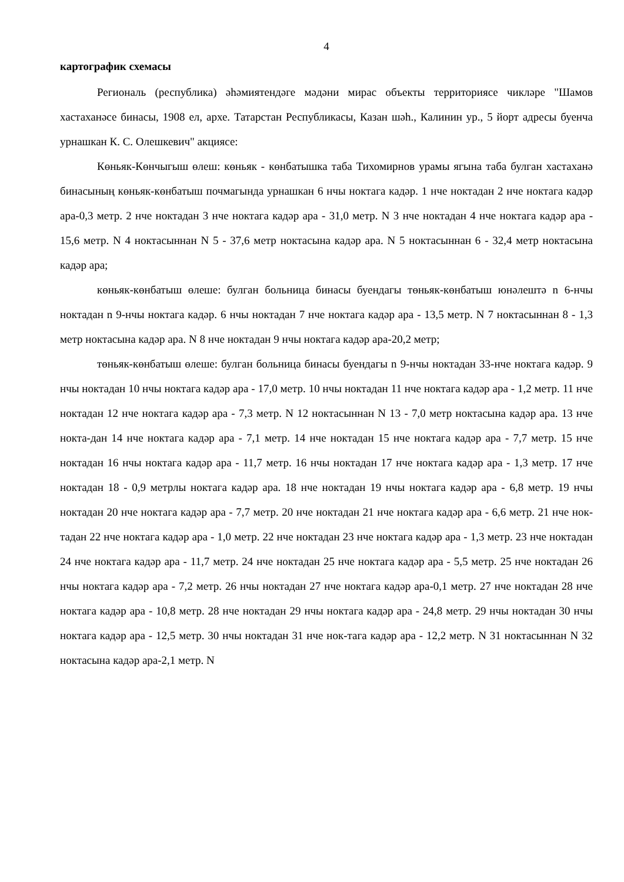4
картографик схемасы
Региональ (республика) әһәмиятендәге мәдәни мирас объекты территориясе чикләре "Шамов хастаханәсе бинасы, 1908 ел, архе. Татарстан Республикасы, Казан шәһ., Калинин ур., 5 йорт адресы буенча урнашкан К. С. Олешкевич" акциясе:
Көньяк-Көнчыгыш өлеш: көньяк - көнбатышка таба Тихомирнов урамы ягына таба булган хастаханә бинасының көньяк-көнбатыш почмагында урнашкан 6 нчы ноктага кадәр. 1 нче ноктадан 2 нче ноктага кадәр ара-0,3 метр. 2 нче ноктадан 3 нче ноктага кадәр ара - 31,0 метр. N 3 нче ноктадан 4 нче ноктага кадәр ара - 15,6 метр. N 4 ноктасыннан N 5 - 37,6 метр ноктасына кадәр ара. N 5 ноктасыннан 6 - 32,4 метр ноктасына кадәр ара;
көньяк-көнбатыш өлеше: булган больница бинасы буендагы төньяк-көнбатыш юнәлештә n 6-нчы ноктадан n 9-нчы ноктага кадәр. 6 нчы ноктадан 7 нче ноктага кадәр ара - 13,5 метр. N 7 ноктасыннан 8 - 1,3 метр ноктасына кадәр ара. N 8 нче ноктадан 9 нчы ноктага кадәр ара-20,2 метр;
төньяк-көнбатыш өлеше: булган больница бинасы буендагы n 9-нчы ноктадан 33-нче ноктага кадәр. 9 нчы ноктадан 10 нчы ноктага кадәр ара - 17,0 метр. 10 нчы ноктадан 11 нче ноктага кадәр ара - 1,2 метр. 11 нче ноктадан 12 нче ноктага кадәр ара - 7,3 метр. N 12 ноктасыннан N 13 - 7,0 метр ноктасына кадәр ара. 13 нче нокта-дан 14 нче ноктага кадәр ара - 7,1 метр. 14 нче ноктадан 15 нче ноктага кадәр ара - 7,7 метр. 15 нче ноктадан 16 нчы ноктага кадәр ара - 11,7 метр. 16 нчы ноктадан 17 нче ноктага кадәр ара - 1,3 метр. 17 нче ноктадан 18 - 0,9 метрлы ноктага кадәр ара. 18 нче ноктадан 19 нчы ноктага кадәр ара - 6,8 метр. 19 нчы ноктадан 20 нче ноктага кадәр ара - 7,7 метр. 20 нче ноктадан 21 нче ноктага кадәр ара - 6,6 метр. 21 нче нок-тадан 22 нче ноктага кадәр ара - 1,0 метр. 22 нче ноктадан 23 нче ноктага кадәр ара - 1,3 метр. 23 нче ноктадан 24 нче ноктага кадәр ара - 11,7 метр. 24 нче ноктадан 25 нче ноктага кадәр ара - 5,5 метр. 25 нче ноктадан 26 нчы ноктага кадәр ара - 7,2 метр. 26 нчы ноктадан 27 нче ноктага кадәр ара-0,1 метр. 27 нче ноктадан 28 нче ноктага кадәр ара - 10,8 метр. 28 нче ноктадан 29 нчы ноктага кадәр ара - 24,8 метр. 29 нчы ноктадан 30 нчы ноктага кадәр ара - 12,5 метр. 30 нчы ноктадан 31 нче нок-тага кадәр ара - 12,2 метр. N 31 ноктасыннан N 32 ноктасына кадәр ара-2,1 метр. N